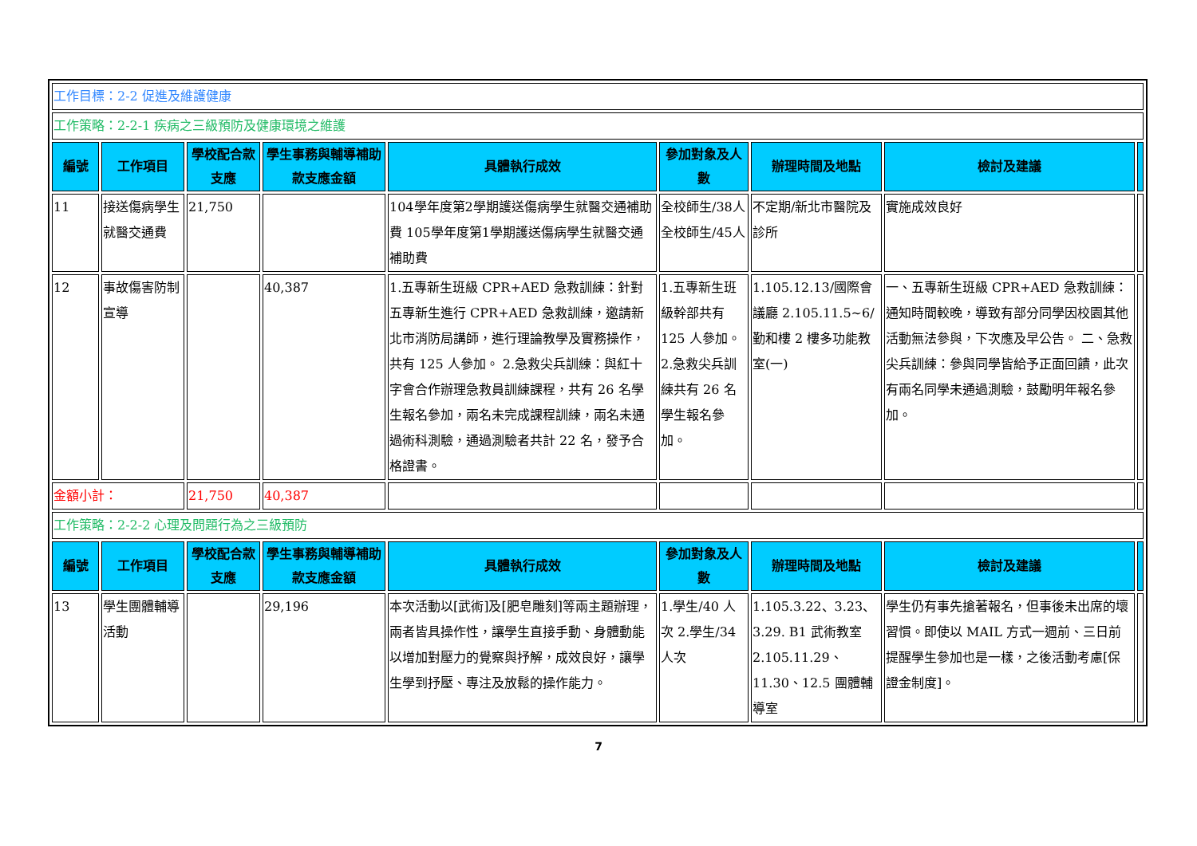| 工作目標：2-2 促進及維護健康 | | | | | | | | |
| 工作策略：2-2-1 疾病之三級預防及健康環境之維護 | | | | | | | | |
| 編號 | 工作項目 | 學校配合款支應 | 學生事務與輔導補助款支應金額 | 具體執行成效 | 參加對象及人數 | 辦理時間及地點 | 檢討及建議 | |
| 11 | 接送傷病學生就醫交通費 | 21,750 | | 104學年度第2學期護送傷病學生就醫交通補助費 105學年度第1學期護送傷病學生就醫交通補助費 | 全校師生/38人 全校師生/45人 | 不定期/新北市醫院及診所 | 實施成效良好 | |
| 12 | 事故傷害防制宣導 | | 40,387 | 1.五專新生班級 CPR+AED 急救訓練：針對五專新生進行 CPR+AED 急救訓練，邀請新北市消防局講師，進行理論教學及實務操作，共有 125 人參加。 2.急救尖兵訓練：與紅十字會合作辦理急救員訓練課程，共有 26 名學生報名參加，兩名未完成課程訓練，兩名未通過術科測驗，通過測驗者共計 22 名，發予合格證書。 | 1.五專新生班級幹部共有125 人參加。 2.急救尖兵訓練共有 26 名學生報名參加。 | 1.105.12.13/國際會議廳 2.105.11.5~6/勤和樓 2 樓多功能教室(一) | 一、五專新生班級 CPR+AED 急救訓練：通知時間較晚，導致有部分同學因校園其他活動無法參與，下次應及早公告。 二、急救尖兵訓練：參與同學皆給予正面回饋，此次有兩名同學未通過測驗，鼓勵明年報名參加。 | |
| 金額小計： | | 21,750 | 40,387 | | | | | |
| 工作策略：2-2-2 心理及問題行為之三級預防 | | | | | | | | |
| 編號 | 工作項目 | 學校配合款支應 | 學生事務與輔導補助款支應金額 | 具體執行成效 | 參加對象及人數 | 辦理時間及地點 | 檢討及建議 | |
| 13 | 學生團體輔導活動 | | 29,196 | 本次活動以[武術]及[肥皂雕刻]等兩主題辦理，兩者皆具操作性，讓學生直接手動、身體動能以增加對壓力的覺察與抒解，成效良好，讓學生學到抒壓、專注及放鬆的操作能力。 | 1.學生/40 人次 2.學生/34人次 | 1.105.3.22、3.23、3.29. B1 武術教室 2.105.11.29、11.30、12.5 團體輔導室 | 學生仍有事先搶著報名，但事後未出席的壞習慣。即使以 MAIL 方式一週前、三日前提醒學生參加也是一樣，之後活動考慮[保證金制度]。 | |
7